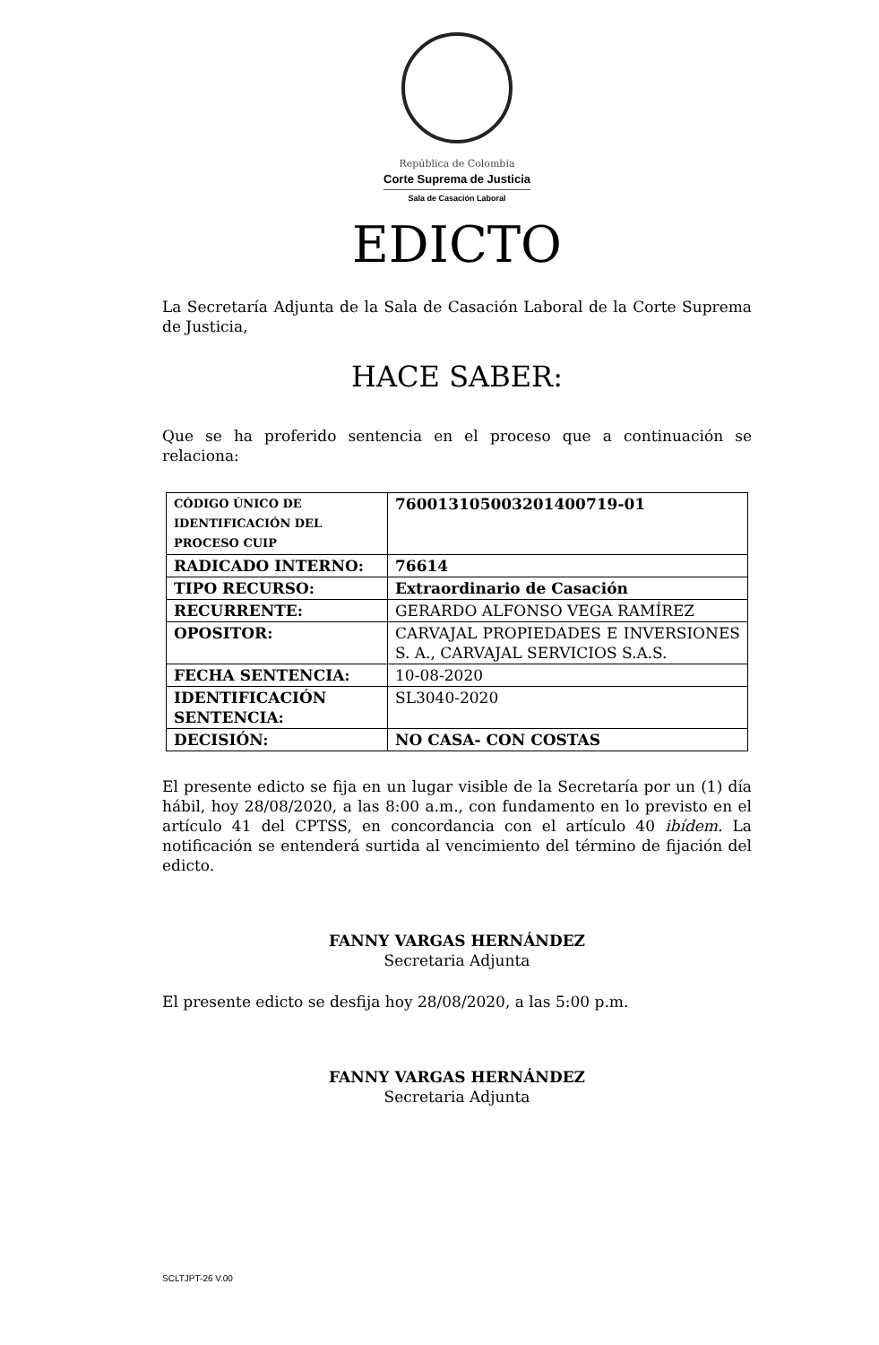República de Colombia
Corte Suprema de Justicia
Sala de Casación Laboral
EDICTO
La Secretaría Adjunta de la Sala de Casación Laboral de la Corte Suprema de Justicia,
HACE SABER:
Que se ha proferido sentencia en el proceso que a continuación se relaciona:
| CÓDIGO ÚNICO DE IDENTIFICACIÓN DEL PROCESO CUIP | 76001310500320140071​9-01 |
| RADICADO INTERNO: | 76614 |
| TIPO RECURSO: | Extraordinario de Casación |
| RECURRENTE: | GERARDO ALFONSO VEGA RAMÍREZ |
| OPOSITOR: | CARVAJAL PROPIEDADES E INVERSIONES S. A., CARVAJAL SERVICIOS S.A.S. |
| FECHA SENTENCIA: | 10-08-2020 |
| IDENTIFICACIÓN SENTENCIA: | SL3040-2020 |
| DECISIÓN: | NO CASA- CON COSTAS |
El presente edicto se fija en un lugar visible de la Secretaría por un (1) día hábil, hoy 28/08/2020, a las 8:00 a.m., con fundamento en lo previsto en el artículo 41 del CPTSS, en concordancia con el artículo 40 ibídem. La notificación se entenderá surtida al vencimiento del término de fijación del edicto.
FANNY VARGAS HERNÁNDEZ
Secretaria Adjunta
El presente edicto se desfija hoy 28/08/2020, a las 5:00 p.m.
FANNY VARGAS HERNÁNDEZ
Secretaria Adjunta
SCLTJPT-26 V.00